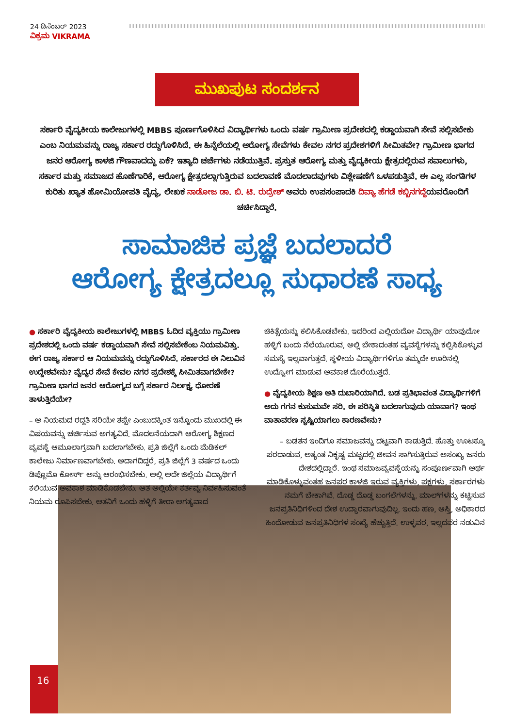24 ಡಿಸೆಂಬರ್ 2023
ವಿಕ್ರಮ VIKRAMA
ಮುಖಪುಟ ಸಂದರ್ಶನ
ಸರ್ಕಾರಿ ವೈದ್ಯಕೀಯ ಕಾಲೇಜುಗಳಲ್ಲಿ MBBS ಪೂರ್ಣಗೊಳಿಸಿದ ವಿದ್ಯಾರ್ಥಿಗಳು ಒಂದು ವರ್ಷ ಗ್ರಾಮೀಣ ಪ್ರದೇಶದಲ್ಲಿ ಕಡ್ಡಾಯವಾಗಿ ಸೇವೆ ಸಲ್ಲಿಸಬೇಕು ಎಂಬ ನಿಯಮವನ್ನು ರಾಜ್ಯ ಸರ್ಕಾರ ರದ್ದುಗೊಳಿಸಿದೆ. ಈ ಹಿನ್ನೆಲೆಯಲ್ಲಿ ಆರೋಗ್ಯ ಸೇವೆಗಳು ಕೇವಲ ನಗರ ಪ್ರದೇಶಗಳಿಗೆ ಸೀಮಿತವೇ? ಗ್ರಾಮೀಣ ಭಾಗದ ಜನರ ಆರೋಗ್ಯ ಕಾಳಜಿ ಗೌಣವಾದದ್ದು ಏಕೆ? ಇತ್ಯಾದಿ ಚರ್ಚೆಗಳು ನಡೆಯುತ್ತಿವೆ. ಪ್ರಸ್ತುತ ಆರೋಗ್ಯ ಮತ್ತು ವೈದ್ಯಕೀಯ ಕ್ಷೇತ್ರದಲ್ಲಿರುವ ಸವಾಲುಗಳು, ಸರ್ಕಾರ ಮತ್ತು ಸಮಾಜದ ಹೊಣೆಗಾರಿಕೆ, ಆರೋಗ್ಯ ಕ್ಷೇತ್ರದಲ್ಲಾಗುತ್ತಿರುವ ಬದಲಾವಣೆ ಮೊದಲಾದವುಗಳು ವಿಶ್ಲೇಷಣೆಗೆ ಒಳಪಡುತ್ತಿವೆ. ಈ ಎಲ್ಲ ಸಂಗತಿಗಳ ಕುರಿತು ಖ್ಯಾತ ಹೋಮಿಯೋಪತಿ ವೈದ್ಯ, ಲೇಖಕ ನಾಡೋಜ ಡಾ. ಬಿ. ಟಿ. ರುದ್ರೇಶ್ ಅವರು ಉಪಸಂಪಾದಕಿ ದಿವ್ಯಾ ಹೆಗಡೆ ಕಬ್ಬಿನಗದ್ದೆಯವರೊಂದಿಗೆ ಚರ್ಚಿಸಿದ್ದಾರೆ.
ಸಾಮಾಜಿಕ ಪ್ರಜ್ಞೆ ಬದಲಾದರೆ
ಆರೋಗ್ಯ ಕ್ಷೇತ್ರದಲ್ಲೂ ಸುಧಾರಣೆ ಸಾಧ್ಯ
● ಸರ್ಕಾರಿ ವೈದ್ಯಕೀಯ ಕಾಲೇಜುಗಳಲ್ಲಿ MBBS ಓದಿದ ವ್ಯಕ್ತಿಯು ಗ್ರಾಮೀಣ ಪ್ರದೇಶದಲ್ಲಿ ಒಂದು ವರ್ಷ ಕಡ್ಡಾಯವಾಗಿ ಸೇವೆ ಸಲ್ಲಿಸಬೇಕೆಂಬ ನಿಯಮವಿತ್ತು. ಈಗ ರಾಜ್ಯ ಸರ್ಕಾರ ಆ ನಿಯಮವನ್ನು ರದ್ದುಗೊಳಿಸಿದೆ. ಸರ್ಕಾರದ ಈ ನಿಲುವಿನ ಉದ್ದೇಶವೇನು? ವೈದ್ಯರ ಸೇವೆ ಕೇವಲ ನಗರ ಪ್ರದೇಶಕ್ಕೆ ಸೀಮಿತವಾಗಬೇಕೇ? ಗ್ರಾಮೀಣ ಭಾಗದ ಜನರ ಆರೋಗ್ಯದ ಬಗ್ಗೆ ಸರ್ಕಾರ ನಿರ್ಲಕ್ಷ್ಯ ಧೋರಣೆ ತಾಳುತ್ತಿದೆಯೇ?
– ಆ ನಿಯಮದ ರದ್ದತಿ ಸರಿಯೇ ತಪ್ಪೇ ಎಂಬುದಕ್ಕಿಂತ ಇನ್ನೊಂದು ಮುಖದಲ್ಲಿ ಈ ವಿಷಯವನ್ನು ಚರ್ಚಿಸುವ ಅಗತ್ಯವಿದೆ. ಮೊದಲನೆಯದಾಗಿ ಆರೋಗ್ಯ ಶಿಕ್ಷಣದ ವ್ಯವಸ್ಥೆ ಆಮೂಲಾಗ್ರವಾಗಿ ಬದಲಾಗಬೇಕು. ಪ್ರತಿ ಜಿಲ್ಲೆಗೆ ಒಂದು ಮೆಡಿಕಲ್ ಕಾಲೇಜು ನಿರ್ಮಾಣವಾಗಬೇಕು. ಅದಾಗದಿದ್ದರೆ, ಪ್ರತಿ ಜಿಲ್ಲೆಗೆ 3 ವರ್ಷದ ಒಂದು ಡಿಪ್ಲೊಮೊ ಕೋರ್ಸ್ ಅನ್ನು ಆರಂಭಿಸಬೇಕು. ಅಲ್ಲಿ ಅದೇ ಜಿಲ್ಲೆಯ ವಿದ್ಯಾರ್ಥಿಗೆ ಕಲಿಯುವ ಅವಕಾಶ ಮಾಡಿಕೊಡಬೇಕು. ಆತ ಅಲ್ಲಿಯೇ ಕರ್ತವ್ಯ ನಿರ್ವಹಿಸುವಂತೆ ನಿಯಮ ರೂಪಿಸಬೇಕು. ಆತನಿಗೆ ಒಂದು ಹಳ್ಳಿಗೆ ತೀರಾ ಅಗತ್ಯವಾದ
ಚಿಕಿತ್ಸೆಯನ್ನು ಕಲಿಸಿಕೊಡಬೇಕು. ಇದರಿಂದ ಎಲ್ಲಿಯದೋ ವಿದ್ಯಾರ್ಥಿ ಯಾವುದೋ ಹಳ್ಳಿಗೆ ಬಂದು ನೆಲೆಯೂರುವ, ಅಲ್ಲಿ ಬೇಕಾದಂತಹ ವ್ಯವಸ್ಥೆಗಳನ್ನು ಕಲ್ಪಿಸಿಕೊಳ್ಳುವ ಸಮಸ್ಯೆ ಇಲ್ಲವಾಗುತ್ತದೆ. ಸ್ಥಳೀಯ ವಿದ್ಯಾರ್ಥಿಗಳಿಗೂ ತಮ್ಮದೇ ಊರಿನಲ್ಲಿ ಉದ್ಯೋಗ ಮಾಡುವ ಅವಕಾಶ ದೊರೆಯುತ್ತದೆ.
● ವೈದ್ಯಕೀಯ ಶಿಕ್ಷಣ ಅತಿ ದುಬಾರಿಯಾಗಿದೆ. ಬಡ ಪ್ರತಿಭಾವಂತ ವಿದ್ಯಾರ್ಥಿಗಳಿಗೆ ಅದು ಗಗನ ಕುಸುಮವೇ ಸರಿ. ಈ ಪರಿಸ್ಥಿತಿ ಬದಲಾಗುವುದು ಯಾವಾಗ? ಇಂಥ ವಾತಾವರಣ ಸೃಷ್ಟಿಯಾಗಲು ಕಾರಣವೇನು?
– ಬಡತನ ಇಂದಿಗೂ ಸಮಾಜವನ್ನು ದಟ್ಟವಾಗಿ ಕಾಡುತ್ತಿದೆ. ಹೊತ್ತು ಊಟಕ್ಕೂ ಪರದಾಡುವ, ಅತ್ಯಂತ ನಿಕೃಷ್ಟ ಮಟ್ಟದಲ್ಲಿ ಜೀವನ ಸಾಗಿಸುತ್ತಿರುವ ಅಸಂಖ್ಯ ಜನರು ದೇಶದಲ್ಲಿದ್ದಾರೆ. ಇಂಥ ಸಮಾಜವ್ಯವಸ್ಥೆಯನ್ನು ಸಂಪೂರ್ಣವಾಗಿ ಅರ್ಥ ಮಾಡಿಕೊಳ್ಳುವಂತಹ ಜನಪರ ಕಾಳಜಿ ಇರುವ ವ್ಯಕ್ತಿಗಳು, ಪಕ್ಷಗಳು, ಸರ್ಕಾರಗಳು ನಮಗೆ ಬೇಕಾಗಿವೆ. ದೊಡ್ಡ ದೊಡ್ಡ ಬಂಗಲೆಗಳನ್ನು, ಮಾಲ್‌ಗಳನ್ನು ಕಟ್ಟಿಸುವ ಜನಪ್ರತಿನಿಧಿಗಳಿಂದ ದೇಶ ಉದ್ಧಾರವಾಗುವುದಿಲ್ಲ. ಇಂದು ಹಣ, ಆಸ್ತಿ, ಅಧಿಕಾರದ ಹಿಂದೋಡುವ ಜನಪ್ರತಿನಿಧಿಗಳ ಸಂಖ್ಯೆ ಹೆಚ್ಚುತ್ತಿದೆ. ಉಳ್ಳವರ, ಇಲ್ಲದವರ ನಡುವಿನ
16